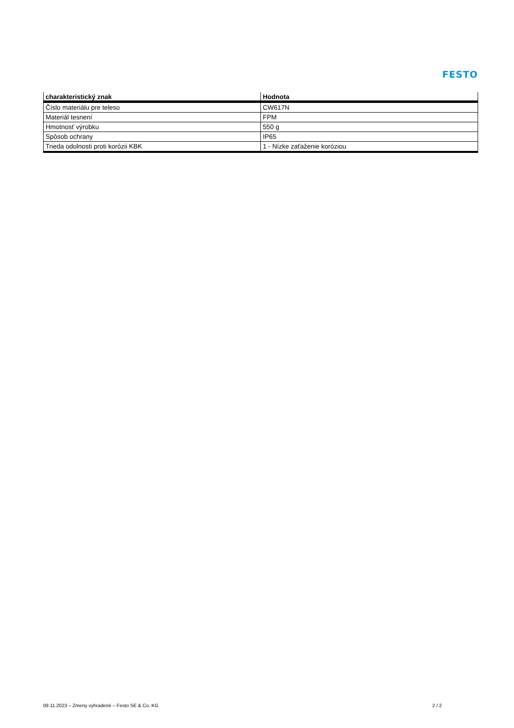FESTO
| charakteristický znak | Hodnota |
| --- | --- |
| Číslo materiálu pre teleso | CW617N |
| Materiál tesnení | FPM |
| Hmotnosť výrobku | 550 g |
| Spôsob ochrany | IP65 |
| Trieda odolnosti proti korózii KBK | 1 - Nízke zaťaženie koróziou |
09.11.2023 – Zmeny vyhradené – Festo SE & Co. KG 2 / 2